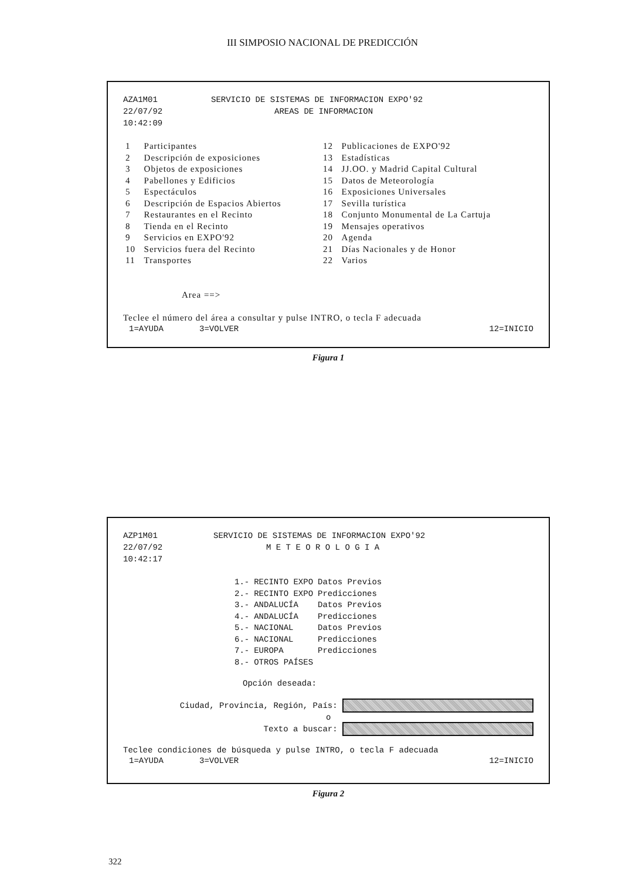III SIMPOSIO NACIONAL DE PREDICCIÓN
AZA1M01 SERVICIO DE SISTEMAS DE INFORMACION EXPO'92
22/07/92 AREAS DE INFORMACION
10:42:09
| 1 | Participantes | 12 | Publicaciones de EXPO'92 |
| 2 | Descripción de exposiciones | 13 | Estadísticas |
| 3 | Objetos de exposiciones | 14 | JJ.OO. y Madrid Capital Cultural |
| 4 | Pabellones y Edificios | 15 | Datos de Meteorología |
| 5 | Espectáculos | 16 | Exposiciones Universales |
| 6 | Descripción de Espacios Abiertos | 17 | Sevilla turística |
| 7 | Restaurantes en el Recinto | 18 | Conjunto Monumental de La Cartuja |
| 8 | Tienda en el Recinto | 19 | Mensajes operativos |
| 9 | Servicios en EXPO'92 | 20 | Agenda |
| 10 | Servicios fuera del Recinto | 21 | Días Nacionales y de Honor |
| 11 | Transportes | 22 | Varios |
Area ==>
Teclee el número del área a consultar y pulse INTRO, o tecla F adecuada
1=AYUDA 3=VOLVER 12=INICIO
Figura 1
AZP1M01 SERVICIO DE SISTEMAS DE INFORMACION EXPO'92
22/07/92 M E T E O R O L O G I A
10:42:17
| 1.- | RECINTO EXPO | Datos Previos |
| 2.- | RECINTO EXPO | Predicciones |
| 3.- | ANDALUCÍA | Datos Previos |
| 4.- | ANDALUCÍA | Predicciones |
| 5.- | NACIONAL | Datos Previos |
| 6.- | NACIONAL | Predicciones |
| 7.- | EUROPA | Predicciones |
| 8.- | OTROS PAÍSES | |
Opción deseada:
Ciudad, Provincia, Región, País:
o
Texto a buscar:
Teclee condiciones de búsqueda y pulse INTRO, o tecla F adecuada
1=AYUDA 3=VOLVER 12=INICIO
Figura 2
322